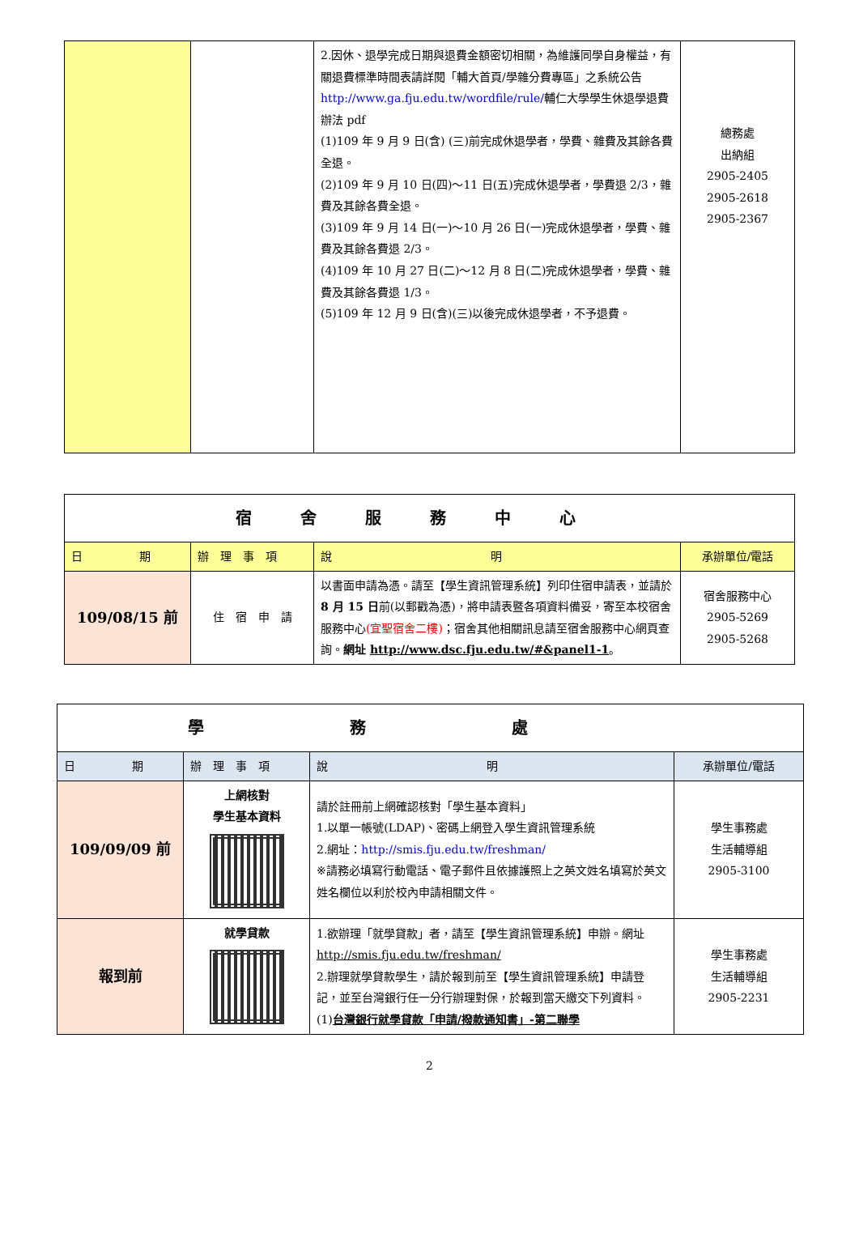| | | 2.因休、退學完成日期與退費金額密切相關，為維護同學自身權益，有關退費標準時間表請詳閱「輔大首頁/學雜分費專區」之系統公告 http://www.ga.fju.edu.tw/wordfile/rule/ 輔仁大學學生休退學退費辦法 pdf (1)109 年 9 月 9 日(含) (三)前完成休退學者，學費、雜費及其餘各費全退。 (2)109 年 9 月 10 日(四)～11 日(五)完成休退學者，學費退 2/3，雜費及其餘各費全退。 (3)109 年 9 月 14 日(一)～10 月 26 日(一)完成休退學者，學費、雜費及其餘各費退 2/3。 (4)109 年 10 月 27 日(二)～12 月 8 日(二)完成休退學者，學費、雜費及其餘各費退 1/3。 (5)109 年 12 月 9 日(含)(三)以後完成休退學者，不予退費。 | 總務處 出納組 2905-2405 2905-2618 2905-2367 |
| 宿舍服務中心 | | | |
| 日 期 | 辦 理 事 項 | 說 明 | 承辦單位/電話 |
| 109/08/15 前 | 住 宿 申 請 | 以書面申請為憑。請至【學生資訊管理系統】列印住宿申請表，並請於 8 月 15 日 前(以郵戳為憑)，將申請表暨各項資料備妥，寄至本校宿舍服務中心 (宜聖宿舍二樓) ；宿舍其他相關訊息請至宿舍服務中心網頁查詢。 網址 http://www.dsc.fju.edu.tw/#&panel1-1 。 | 宿舍服務中心 2905-5269 2905-5268 |
| 學務處 | | | |
| 日 期 | 辦 理 事 項 | 說 明 | 承辦單位/電話 |
| 109/09/09 前 | 上網核對 學生基本資料 | 請於註冊前上網確認核對「學生基本資料」 1.以單一帳號(LDAP)、密碼上網登入學生資訊管理系統 2.網址： http://smis.fju.edu.tw/freshman/ ※請務必填寫行動電話、電子郵件且依據護照上之英文姓名填寫於英文姓名欄位以利於校內申請相關文件。 | 學生事務處 生活輔導組 2905-3100 |
| 報到前 | 就學貸款 | 1.欲辦理「就學貸款」者，請至【學生資訊管理系統】申辦。網址 http://smis.fju.edu.tw/freshman/ 2.辦理就學貸款學生，請於報到前至【學生資訊管理系統】申請登記，並至台灣銀行任一分行辦理對保，於報到當天繳交下列資料。 (1) 台灣銀行就學貸款「申請/撥款通知書」-第二聯學 | 學生事務處 生活輔導組 2905-2231 |
2